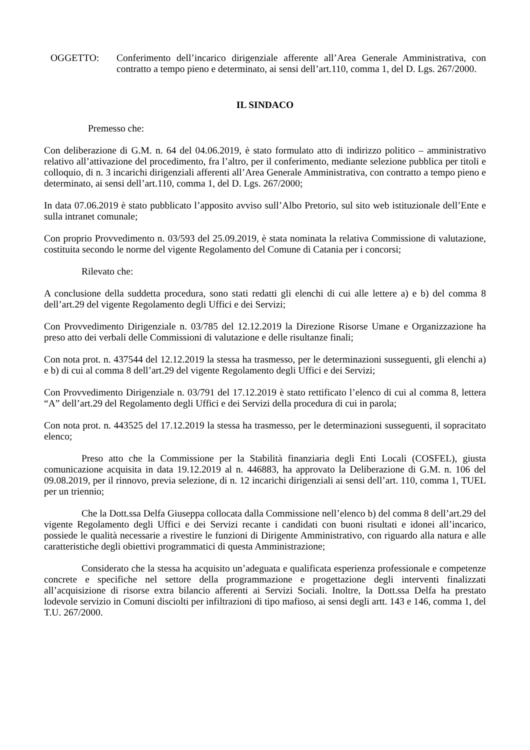OGGETTO: Conferimento dell’incarico dirigenziale afferente all’Area Generale Amministrativa, con contratto a tempo pieno e determinato, ai sensi dell’art.110, comma 1, del D. Lgs. 267/2000.
IL SINDACO
Premesso che:
Con deliberazione di G.M. n. 64 del 04.06.2019, è stato formulato atto di indirizzo politico – amministrativo relativo all’attivazione del procedimento, fra l’altro, per il conferimento, mediante selezione pubblica per titoli e colloquio, di n. 3 incarichi dirigenziali afferenti all’Area Generale Amministrativa, con contratto a tempo pieno e determinato, ai sensi dell’art.110, comma 1, del D. Lgs. 267/2000;
In data 07.06.2019 è stato pubblicato l’apposito avviso sull’Albo Pretorio, sul sito web istituzionale dell’Ente e sulla intranet comunale;
Con proprio Provvedimento n. 03/593 del 25.09.2019, è stata nominata la relativa Commissione di valutazione, costituita secondo le norme del vigente Regolamento del Comune di Catania per i concorsi;
Rilevato che:
A conclusione della suddetta procedura, sono stati redatti gli elenchi di cui alle lettere a) e b) del comma 8 dell’art.29 del vigente Regolamento degli Uffici e dei Servizi;
Con Provvedimento Dirigenziale n. 03/785 del 12.12.2019 la Direzione Risorse Umane e Organizzazione ha preso atto dei verbali delle Commissioni di valutazione e delle risultanze finali;
Con nota prot. n. 437544 del 12.12.2019 la stessa ha trasmesso, per le determinazioni susseguenti, gli elenchi a) e b) di cui al comma 8 dell’art.29 del vigente Regolamento degli Uffici e dei Servizi;
Con Provvedimento Dirigenziale n. 03/791 del 17.12.2019 è stato rettificato l’elenco di cui al comma 8, lettera “A” dell’art.29 del Regolamento degli Uffici e dei Servizi della procedura di cui in parola;
Con nota prot. n. 443525 del 17.12.2019 la stessa ha trasmesso, per le determinazioni susseguenti, il sopracitato elenco;
Preso atto che la Commissione per la Stabilità finanziaria degli Enti Locali (COSFEL), giusta comunicazione acquisita in data 19.12.2019 al n. 446883, ha approvato la Deliberazione di G.M. n. 106 del 09.08.2019, per il rinnovo, previa selezione, di n. 12 incarichi dirigenziali ai sensi dell’art. 110, comma 1, TUEL per un triennio;
Che la Dott.ssa Delfa Giuseppa collocata dalla Commissione nell’elenco b) del comma 8 dell’art.29 del vigente Regolamento degli Uffici e dei Servizi recante i candidati con buoni risultati e idonei all’incarico, possiede le qualità necessarie a rivestire le funzioni di Dirigente Amministrativo, con riguardo alla natura e alle caratteristiche degli obiettivi programmatici di questa Amministrazione;
Considerato che la stessa ha acquisito un’adeguata e qualificata esperienza professionale e competenze concrete e specifiche nel settore della programmazione e progettazione degli interventi finalizzati all’acquisizione di risorse extra bilancio afferenti ai Servizi Sociali. Inoltre, la Dott.ssa Delfa ha prestato lodevole servizio in Comuni disciolti per infiltrazioni di tipo mafioso, ai sensi degli artt. 143 e 146, comma 1, del T.U. 267/2000.